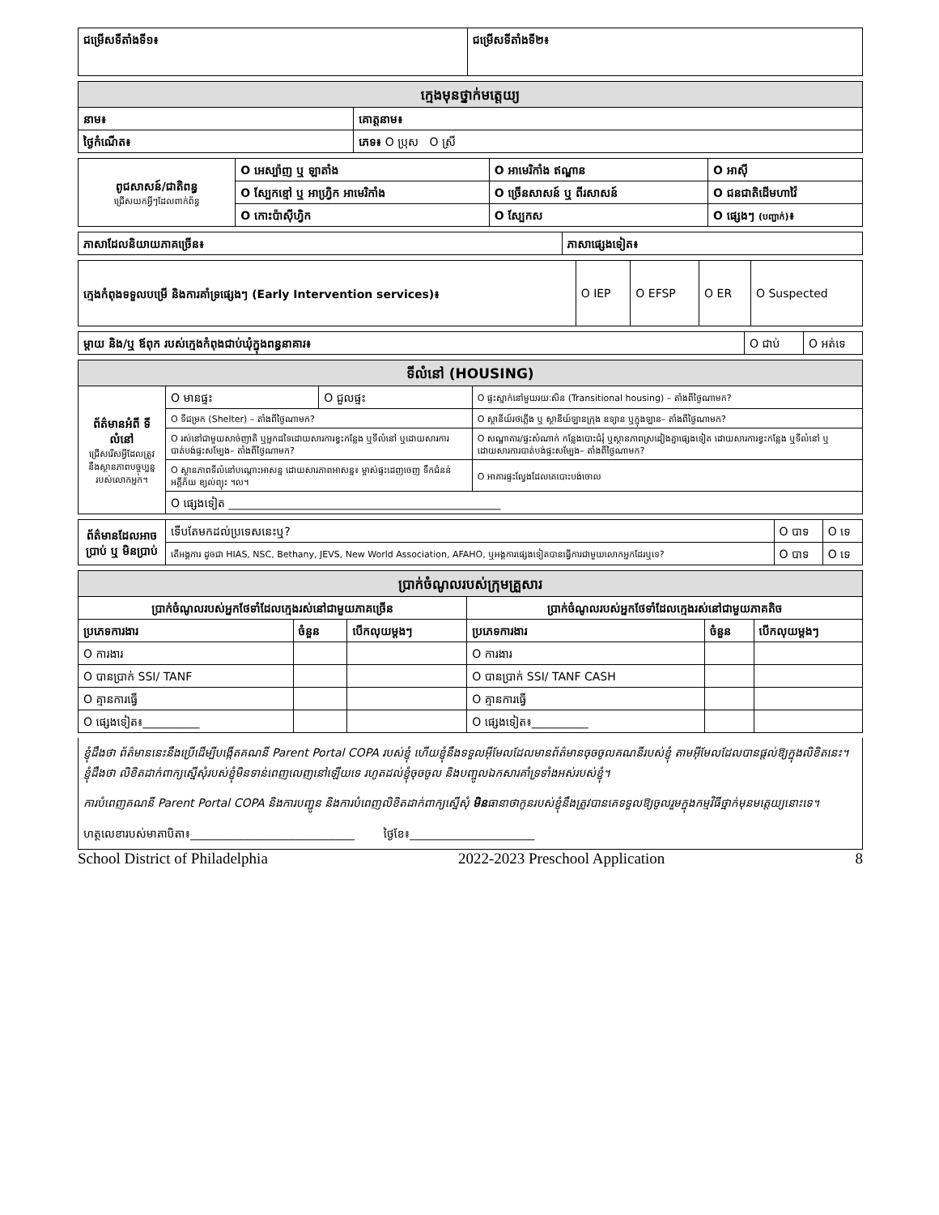| ជម្រើសទីតាំងទី១៖ | ជម្រើសទីតាំងទី២៖ |
| ក្មេងមុនថ្នាក់មត្តេយ្យ | |
| នាម៖ | គោត្តនាម៖ |
| ថ្ងៃកំណើត៖ | ភេទ៖ O ប្រុស O ស្រី |
| ពូជសាសន៍/ជាតិពន្ធ ជ្រើសយកអ្វីៗដែលពាក់ព័ន្ធ | O អេស្ប៉ាញ ឬ ឡាតាំង | O អាមេរិកាំង ឥណ្ឌាន | O អាស៊ី |
| | O ស្បែកខ្មៅ ឬ អាហ្វ្រិក អាមេរិកាំង | O ច្រើនសាសន៍ ឬ ពីរសាសន៍ | O ជនជាតិដើមហាវ៉ៃ |
| | O កោះប៉ាស៊ីហ្វិក | O ស្បែកស | O ផ្សេងៗ (បញ្ជាក់) ៖ |
| ភាសាដែលនិយាយភាគច្រើន៖ | ភាសាផ្សេងទៀត៖ |
| ក្មេងកំពុងទទួលបម្រើ និងការគាំទ្រផ្សេងៗ (Early Intervention services)៖ | O IEP | O EFSP | O ER | O Suspected |
| ម្ដាយ និង/ឬ ឪពុក របស់ក្មេងកំពុងជាប់ឃុំក្នុងពន្ធនាគារ៖ | O ជាប់ | O អត់ទេ |
| ទីលំនៅ (HOUSING) | | | | |
| ព័ត៌មានអំពី ទីលំនៅ ជ្រើសរើសអ្វីដែលត្រូវនឹងស្ថានភាពបច្ចុប្បន្នរបស់លោកអ្នក។ | O មានផ្ទះ | O ជួលផ្ទះ | O ផ្ទះស្នាក់នៅមួយរយៈសិន (Transitional housing) – តាំងពីថ្ងៃណាមក? | |
| | O ទីជម្រក (Shelter) – តាំងពីថ្ងៃណាមក? | | | O ស្ថានីយ៍រថភ្លើង ឬ ស្ថានីយ៍ឡានក្រុង ឧទ្យាន ឬក្នុងឡាន– តាំងពីថ្ងៃណាមក? |
| | O រស់នៅជាមួយសាច់ញាតិ ឬអ្នកដទៃដោយសារការខ្វះកន្លែង ឬទីលំនៅ ឬដោយសារការបាត់បង់ផ្ទះសម្បែង– តាំងពីថ្ងៃណាមក? | | | O សណ្ឋាគារ/ផ្ទះសំណាក់ កន្លែងបោះជំរុំ ឬស្ថានភាពស្រដៀងគ្នាផ្សេងទៀត ដោយសារការខ្វះកន្លែង ឬទីលំនៅ ឬដោយសារការបាត់បង់ផ្ទះសម្បែង– តាំងពីថ្ងៃណាមក? |
| | O ស្ថានភាពទីលំនៅបណ្ដោះអាសន្ន ដោយសារភាពអាសន្ន៖ ម្ចាស់ផ្ទះដេញចេញ ទឹកជំនន់ អគ្គីភ័យ ខ្យល់ព្យុះ ។ល។ | | | O អាគារផ្ទះល្វែងដែលគេបោះបង់ចោល |
| | O ផ្សេងទៀត ________________________________________________ | | | |
| ព័ត៌មានដែលអាចប្រាប់ ឬ មិនប្រាប់ | ទើបតែមកដល់ប្រទេសនេះឬ? | O បាទ | O ទេ |
| | តើអង្គការ ដូចជា HIAS, NSC, Bethany, JEVS, New World Association, AFAHO, ឬអង្គការផ្សេងទៀតបានធ្វើការជាមួយលោកអ្នកដែរឬទេ? | O បាទ | O ទេ |
| ប្រាក់ចំណូលរបស់ក្រុមគ្រួសារ | | | | | |
| ប្រាក់ចំណូលរបស់អ្នកថែទាំដែលក្មេងរស់នៅជាមួយភាគច្រើន | | | ប្រាក់ចំណូលរបស់អ្នកថែទាំដែលក្មេងរស់នៅជាមួយភាគតិច | | |
| ប្រភេទការងារ | ចំនួន | បើកលុយម្ដងៗ | ប្រភេទការងារ | ចំនួន | បើកលុយម្ដងៗ |
| O ការងារ | | | O ការងារ | | |
| O បានប្រាក់ SSI/ TANF | | | O បានប្រាក់ SSI/ TANF CASH | | |
| O គ្មានការធ្វើ | | | O គ្មានការធ្វើ | | |
| O ផ្សេងទៀត៖__________ | | | O ផ្សេងទៀត៖__________ | | |
ខ្ញុំដឹងថា ព័ត៌មាននេះនឹងប្រើដើម្បីបង្កើតគណនី Parent Portal COPA របស់ខ្ញុំ ហើយខ្ញុំនឹងទទួលអ៊ីមែលដែលមានព័ត៌មានចុចចូលគណនីរបស់ខ្ញុំ តាមអ៊ីមែលដែលបានផ្ដល់ឱ្យក្នុងលិខិតនេះ។ ខ្ញុំដឹងថា លិខិតដាក់ពាក្យស្នើសុំរបស់ខ្ញុំមិនទាន់ពេញលេញនៅឡើយទេ រហូតដល់ខ្ញុំចុចចូល និងបញ្ចូលឯកសារគាំទ្រទាំងអស់របស់ខ្ញុំ។
ការបំពេញគណនី Parent Portal COPA និងការបញ្ជូន និងការបំពេញលិខិតដាក់ពាក្យស្នើសុំ មិនធានាថាកូនរបស់ខ្ញុំនឹងត្រូវបានគេទទួលឱ្យចូលរួមក្នុងកម្មវិធីថ្នាក់មុនមត្តេយ្យនោះទេ។
ហត្ថលេខារបស់មាតាបិតា៖_____________________________ ថ្ងៃខែ៖______________________
School District of Philadelphia 2022-2023 Preschool Application 8